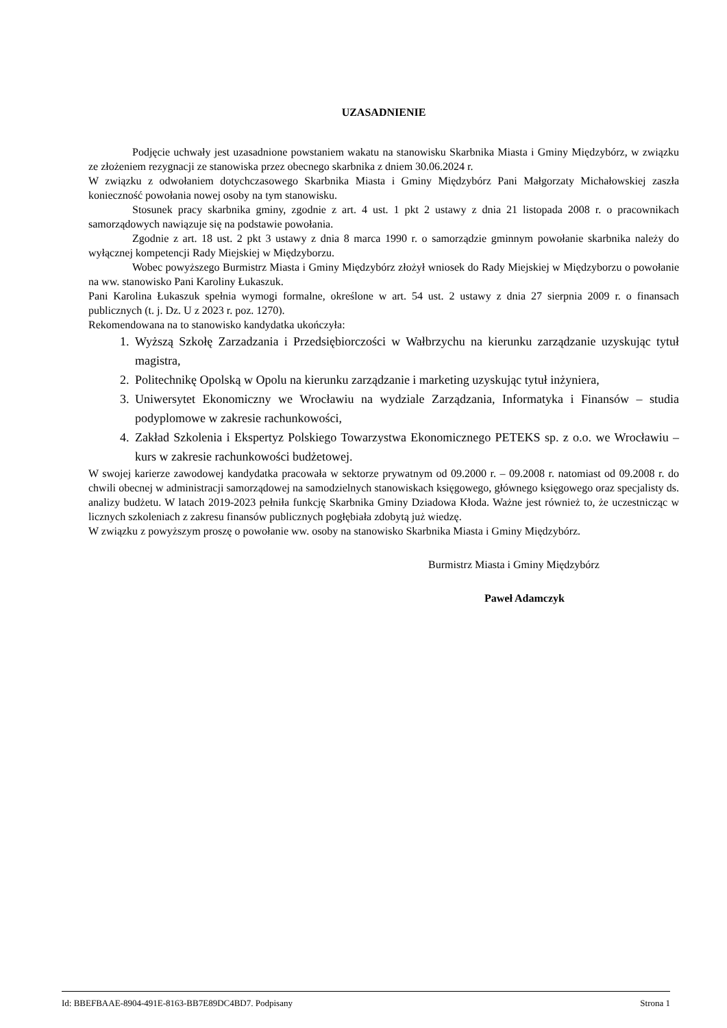UZASADNIENIE
Podjęcie uchwały jest uzasadnione powstaniem wakatu na stanowisku Skarbnika Miasta i Gminy Międzybórz, w związku ze złożeniem rezygnacji ze stanowiska przez obecnego skarbnika z dniem 30.06.2024 r.
W związku z odwołaniem dotychczasowego Skarbnika Miasta i Gminy Międzybórz Pani Małgorzaty Michałowskiej zaszła konieczność powołania nowej osoby na tym stanowisku.
Stosunek pracy skarbnika gminy, zgodnie z art. 4 ust. 1 pkt 2 ustawy z dnia 21 listopada 2008 r. o pracownikach samorządowych nawiązuje się na podstawie powołania.
Zgodnie z art. 18 ust. 2 pkt 3 ustawy z dnia 8 marca 1990 r. o samorządzie gminnym powołanie skarbnika należy do wyłącznej kompetencji Rady Miejskiej w Międzyborzu.
Wobec powyższego Burmistrz Miasta i Gminy Międzybórz złożył wniosek do Rady Miejskiej w Międzyborzu o powołanie na ww. stanowisko Pani Karoliny Łukaszuk.
Pani Karolina Łukaszuk spełnia wymogi formalne, określone w art. 54 ust. 2 ustawy z dnia 27 sierpnia 2009 r. o finansach publicznych (t. j. Dz. U z 2023 r. poz. 1270).
Rekomendowana na to stanowisko kandydatka ukończyła:
1. Wyższą Szkołę Zarzadzania i Przedsiębiorczości w Wałbrzychu na kierunku zarządzanie uzyskując tytuł magistra,
2. Politechnikę Opolską w Opolu na kierunku zarządzanie i marketing uzyskując tytuł inżyniera,
3. Uniwersytet Ekonomiczny we Wrocławiu na wydziale Zarządzania, Informatyka i Finansów – studia podyplomowe w zakresie rachunkowości,
4. Zakład Szkolenia i Ekspertyz Polskiego Towarzystwa Ekonomicznego PETEKS sp. z o.o. we Wrocławiu – kurs w zakresie rachunkowości budżetowej.
W swojej karierze zawodowej kandydatka pracowała w sektorze prywatnym od 09.2000 r. – 09.2008 r. natomiast od 09.2008 r. do chwili obecnej w administracji samorządowej na samodzielnych stanowiskach księgowego, głównego księgowego oraz specjalisty ds. analizy budżetu. W latach 2019-2023 pełniła funkcję Skarbnika Gminy Dziadowa Kłoda. Ważne jest również to, że uczestnicząc w licznych szkoleniach z zakresu finansów publicznych pogłębiała zdobytą już wiedzę.
W związku z powyższym proszę o powołanie ww. osoby na stanowisko Skarbnika Miasta i Gminy Międzybórz.
Burmistrz Miasta i Gminy Międzybórz
Paweł Adamczyk
Id: BBEFBAAE-8904-491E-8163-BB7E89DC4BD7. Podpisany Strona 1